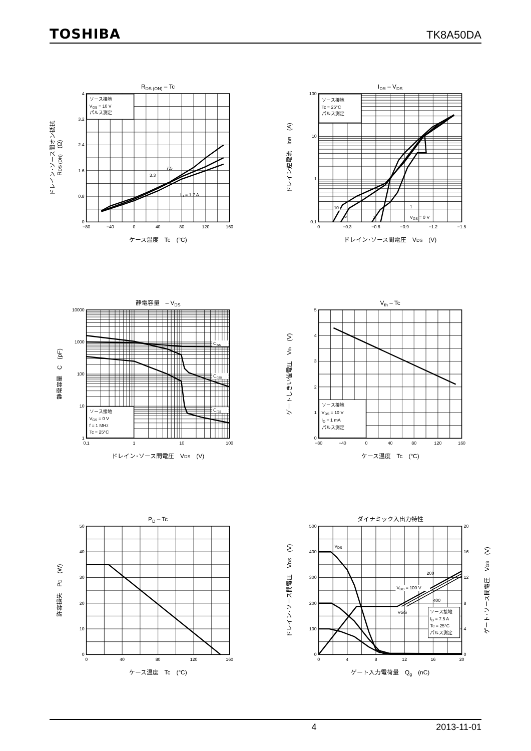TOSHIBA TK8A50DA
RDS (ON) – Tc
ソース接地
VGS = 10 V
パルス測定
3.3
7.5
ID = 1.7 A
4
3.2
2.4
1.6
0.8
0
−80
−40
0
40
80
120
160
ケース温度　Tc　(°C)
ドレイン･ソース間オン抵抗
RDS (ON)　(Ω)
IDR – VDS
ソース接地
Tc = 25°C
パルス測定
10
5
3
1
VGS = 0 V
100
10
1
0.1
0
−0.3
−0.6
−0.9
−1.2
−1.5
ドレイン･ソース間電圧　VDS　(V)
ドレイン逆電流　IDR　(A)
静電容量　– VDS
Ciss
Coss
Crss
ソース接地
VGS = 0 V
f = 1 MHz
Tc = 25°C
10000
1000
100
10
1
0.1
1
10
100
ドレイン･ソース間電圧　VDS　(V)
静電容量　C　(pF)
Vth – Tc
ソース接地
VDS = 10 V
ID = 1 mA
パルス測定
5
4
3
2
1
0
−80
−40
0
40
80
120
160
ケース温度　Tc　(°C)
ゲートしきい値電圧　Vth　(V)
PD – Tc
50
40
30
20
10
0
0
40
80
120
160
ケース温度　Tc　(°C)
許容損失　PD　(W)
ダイナミック入出力特性
VDS
VDD = 100 V
200
400
VGS
ソース接地
ID = 7.5 A
Tc = 25°C
パルス測定
500
400
300
200
100
0
20
16
12
8
4
0
0
4
8
12
16
20
ゲート入力電荷量　Qg　(nC)
ドレイン･ソース間電圧　VDS　(V)
ゲート･ソース間電圧　VGS　(V)
4 2013-11-01